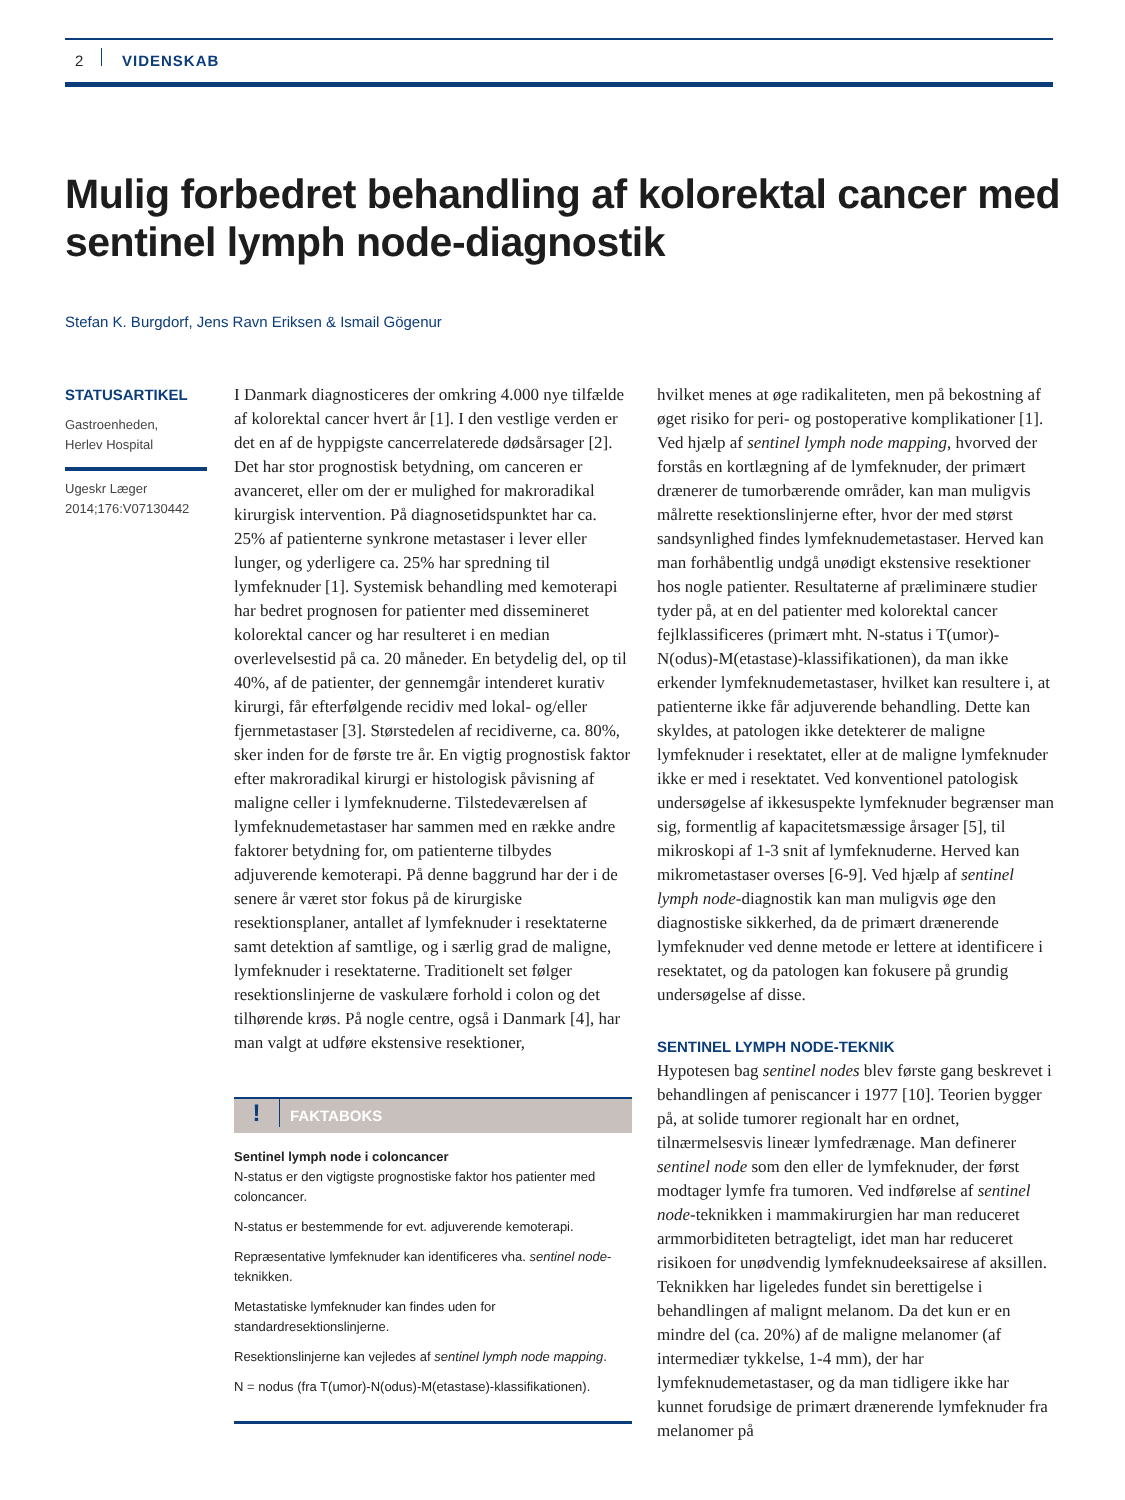2 VIDENSKAB
Mulig forbedret behandling af kolorektal cancer med sentinel lymph node-diagnostik
Stefan K. Burgdorf, Jens Ravn Eriksen & Ismail Gögenur
STATUSARTIKEL
Gastroenheden,
Herlev Hospital
Ugeskr Læger
2014;176:V07130442
I Danmark diagnosticeres der omkring 4.000 nye tilfælde af kolorektal cancer hvert år [1]. I den vestlige verden er det en af de hyppigste cancerrelaterede dødsårsager [2]. Det har stor prognostisk betydning, om canceren er avanceret, eller om der er mulighed for makroradikal kirurgisk intervention. På diagnosetidspunktet har ca. 25% af patienterne synkrone metastaser i lever eller lunger, og yderligere ca. 25% har spredning til lymfeknuder [1]. Systemisk behandling med kemoterapi har bedret prognosen for patienter med dissemineret kolorektal cancer og har resulteret i en median overlevelsestid på ca. 20 måneder. En betydelig del, op til 40%, af de patienter, der gennemgår intenderet kurativ kirurgi, får efterfølgende recidiv med lokal- og/eller fjernmetastaser [3]. Størstedelen af recidiverne, ca. 80%, sker inden for de første tre år. En vigtig prognostisk faktor efter makroradikal kirurgi er histologisk påvisning af maligne celler i lymfeknuderne. Tilstedeværelsen af lymfeknudemetastaser har sammen med en række andre faktorer betydning for, om patienterne tilbydes adjuverende kemoterapi. På denne baggrund har der i de senere år været stor fokus på de kirurgiske resektionsplaner, antallet af lymfeknuder i resektaterne samt detektion af samtlige, og i særlig grad de maligne, lymfeknuder i resektaterne. Traditionelt set følger resektionslinjerne de vaskulære forhold i colon og det tilhørende krøs. På nogle centre, også i Danmark [4], har man valgt at udføre ekstensive resektioner,
! FAKTABOKS
Sentinel lymph node i coloncancer
N-status er den vigtigste prognostiske faktor hos patienter med coloncancer.
N-status er bestemmende for evt. adjuverende kemoterapi.
Repræsentative lymfeknuder kan identificeres vha. sentinel node-teknikken.
Metastatiske lymfeknuder kan findes uden for standardresektionslinjerne.
Resektionslinjerne kan vejledes af sentinel lymph node mapping.
N = nodus (fra T(umor)-N(odus)-M(etastase)-klassifikationen).
hvilket menes at øge radikaliteten, men på bekostning af øget risiko for peri- og postoperative komplikationer [1]. Ved hjælp af sentinel lymph node mapping, hvorved der forstås en kortlægning af de lymfeknuder, der primært drænerer de tumorbærende områder, kan man muligvis målrette resektionslinjerne efter, hvor der med størst sandsynlighed findes lymfeknudemetastaser. Herved kan man forhåbentlig undgå unødigt ekstensive resektioner hos nogle patienter. Resultaterne af præliminære studier tyder på, at en del patienter med kolorektal cancer fejlklassificeres (primært mht. N-status i T(umor)-N(odus)-M(etastase)-klassifikationen), da man ikke erkender lymfeknudemetastaser, hvilket kan resultere i, at patienterne ikke får adjuverende behandling. Dette kan skyldes, at patologen ikke detekterer de maligne lymfeknuder i resektatet, eller at de maligne lymfeknuder ikke er med i resektatet. Ved konventionel patologisk undersøgelse af ikkesuspekte lymfeknuder begrænser man sig, formentlig af kapacitetsmæssige årsager [5], til mikroskopi af 1-3 snit af lymfeknuderne. Herved kan mikrometastaser overses [6-9]. Ved hjælp af sentinel lymph node-diagnostik kan man muligvis øge den diagnostiske sikkerhed, da de primært drænerende lymfeknuder ved denne metode er lettere at identificere i resektatet, og da patologen kan fokusere på grundig undersøgelse af disse.
SENTINEL LYMPH NODE-TEKNIK
Hypotesen bag sentinel nodes blev første gang beskrevet i behandlingen af peniscancer i 1977 [10]. Teorien bygger på, at solide tumorer regionalt har en ordnet, tilnærmelsesvis lineær lymfedrænage. Man definerer sentinel node som den eller de lymfeknuder, der først modtager lymfe fra tumoren. Ved indførelse af sentinel node-teknikken i mammakirurgien har man reduceret armmorbiditeten betragteligt, idet man har reduceret risikoen for unødvendig lymfeknudeeksairese af aksillen. Teknikken har ligeledes fundet sin berettigelse i behandlingen af malignt melanom. Da det kun er en mindre del (ca. 20%) af de maligne melanomer (af intermediær tykkelse, 1-4 mm), der har lymfeknudemetastaser, og da man tidligere ikke har kunnet forudsige de primært drænerende lymfeknuder fra melanomer på